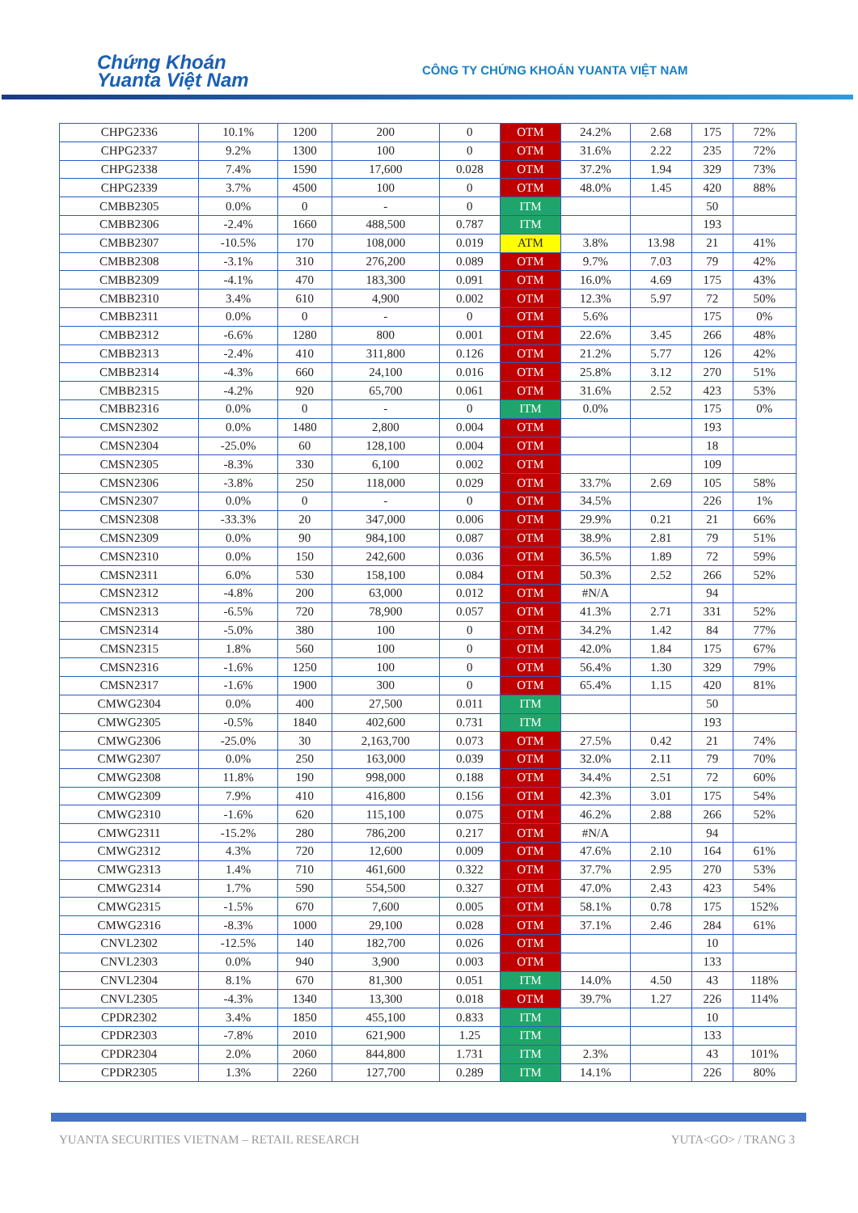Chứng Khoán
Yuanta Việt Nam
CÔNG TY CHỨNG KHOÁN YUANTA VIỆT NAM
| CHPG2336 | 10.1% | 1200 | 200 | 0 | OTM | 24.2% | 2.68 | 175 | 72% |
| CHPG2337 | 9.2% | 1300 | 100 | 0 | OTM | 31.6% | 2.22 | 235 | 72% |
| CHPG2338 | 7.4% | 1590 | 17,600 | 0.028 | OTM | 37.2% | 1.94 | 329 | 73% |
| CHPG2339 | 3.7% | 4500 | 100 | 0 | OTM | 48.0% | 1.45 | 420 | 88% |
| CMBB2305 | 0.0% | 0 | - | 0 | ITM | | | 50 | |
| CMBB2306 | -2.4% | 1660 | 488,500 | 0.787 | ITM | | | 193 | |
| CMBB2307 | -10.5% | 170 | 108,000 | 0.019 | ATM | 3.8% | 13.98 | 21 | 41% |
| CMBB2308 | -3.1% | 310 | 276,200 | 0.089 | OTM | 9.7% | 7.03 | 79 | 42% |
| CMBB2309 | -4.1% | 470 | 183,300 | 0.091 | OTM | 16.0% | 4.69 | 175 | 43% |
| CMBB2310 | 3.4% | 610 | 4,900 | 0.002 | OTM | 12.3% | 5.97 | 72 | 50% |
| CMBB2311 | 0.0% | 0 | - | 0 | OTM | 5.6% | | 175 | 0% |
| CMBB2312 | -6.6% | 1280 | 800 | 0.001 | OTM | 22.6% | 3.45 | 266 | 48% |
| CMBB2313 | -2.4% | 410 | 311,800 | 0.126 | OTM | 21.2% | 5.77 | 126 | 42% |
| CMBB2314 | -4.3% | 660 | 24,100 | 0.016 | OTM | 25.8% | 3.12 | 270 | 51% |
| CMBB2315 | -4.2% | 920 | 65,700 | 0.061 | OTM | 31.6% | 2.52 | 423 | 53% |
| CMBB2316 | 0.0% | 0 | - | 0 | ITM | 0.0% | | 175 | 0% |
| CMSN2302 | 0.0% | 1480 | 2,800 | 0.004 | OTM | | | 193 | |
| CMSN2304 | -25.0% | 60 | 128,100 | 0.004 | OTM | | | 18 | |
| CMSN2305 | -8.3% | 330 | 6,100 | 0.002 | OTM | | | 109 | |
| CMSN2306 | -3.8% | 250 | 118,000 | 0.029 | OTM | 33.7% | 2.69 | 105 | 58% |
| CMSN2307 | 0.0% | 0 | - | 0 | OTM | 34.5% | | 226 | 1% |
| CMSN2308 | -33.3% | 20 | 347,000 | 0.006 | OTM | 29.9% | 0.21 | 21 | 66% |
| CMSN2309 | 0.0% | 90 | 984,100 | 0.087 | OTM | 38.9% | 2.81 | 79 | 51% |
| CMSN2310 | 0.0% | 150 | 242,600 | 0.036 | OTM | 36.5% | 1.89 | 72 | 59% |
| CMSN2311 | 6.0% | 530 | 158,100 | 0.084 | OTM | 50.3% | 2.52 | 266 | 52% |
| CMSN2312 | -4.8% | 200 | 63,000 | 0.012 | OTM | #N/A | | 94 | |
| CMSN2313 | -6.5% | 720 | 78,900 | 0.057 | OTM | 41.3% | 2.71 | 331 | 52% |
| CMSN2314 | -5.0% | 380 | 100 | 0 | OTM | 34.2% | 1.42 | 84 | 77% |
| CMSN2315 | 1.8% | 560 | 100 | 0 | OTM | 42.0% | 1.84 | 175 | 67% |
| CMSN2316 | -1.6% | 1250 | 100 | 0 | OTM | 56.4% | 1.30 | 329 | 79% |
| CMSN2317 | -1.6% | 1900 | 300 | 0 | OTM | 65.4% | 1.15 | 420 | 81% |
| CMWG2304 | 0.0% | 400 | 27,500 | 0.011 | ITM | | | 50 | |
| CMWG2305 | -0.5% | 1840 | 402,600 | 0.731 | ITM | | | 193 | |
| CMWG2306 | -25.0% | 30 | 2,163,700 | 0.073 | OTM | 27.5% | 0.42 | 21 | 74% |
| CMWG2307 | 0.0% | 250 | 163,000 | 0.039 | OTM | 32.0% | 2.11 | 79 | 70% |
| CMWG2308 | 11.8% | 190 | 998,000 | 0.188 | OTM | 34.4% | 2.51 | 72 | 60% |
| CMWG2309 | 7.9% | 410 | 416,800 | 0.156 | OTM | 42.3% | 3.01 | 175 | 54% |
| CMWG2310 | -1.6% | 620 | 115,100 | 0.075 | OTM | 46.2% | 2.88 | 266 | 52% |
| CMWG2311 | -15.2% | 280 | 786,200 | 0.217 | OTM | #N/A | | 94 | |
| CMWG2312 | 4.3% | 720 | 12,600 | 0.009 | OTM | 47.6% | 2.10 | 164 | 61% |
| CMWG2313 | 1.4% | 710 | 461,600 | 0.322 | OTM | 37.7% | 2.95 | 270 | 53% |
| CMWG2314 | 1.7% | 590 | 554,500 | 0.327 | OTM | 47.0% | 2.43 | 423 | 54% |
| CMWG2315 | -1.5% | 670 | 7,600 | 0.005 | OTM | 58.1% | 0.78 | 175 | 152% |
| CMWG2316 | -8.3% | 1000 | 29,100 | 0.028 | OTM | 37.1% | 2.46 | 284 | 61% |
| CNVL2302 | -12.5% | 140 | 182,700 | 0.026 | OTM | | | 10 | |
| CNVL2303 | 0.0% | 940 | 3,900 | 0.003 | OTM | | | 133 | |
| CNVL2304 | 8.1% | 670 | 81,300 | 0.051 | ITM | 14.0% | 4.50 | 43 | 118% |
| CNVL2305 | -4.3% | 1340 | 13,300 | 0.018 | OTM | 39.7% | 1.27 | 226 | 114% |
| CPDR2302 | 3.4% | 1850 | 455,100 | 0.833 | ITM | | | 10 | |
| CPDR2303 | -7.8% | 2010 | 621,900 | 1.25 | ITM | | | 133 | |
| CPDR2304 | 2.0% | 2060 | 844,800 | 1.731 | ITM | 2.3% | | 43 | 101% |
| CPDR2305 | 1.3% | 2260 | 127,700 | 0.289 | ITM | 14.1% | | 226 | 80% |
YUANTA SECURITIES VIETNAM – RETAIL RESEARCH YUTA<GO> / TRANG 3